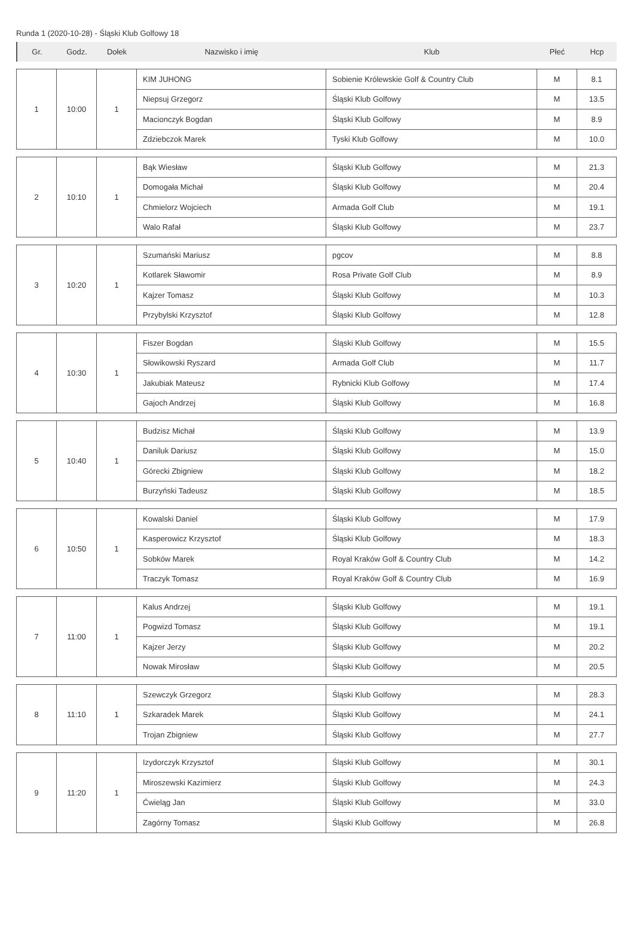Runda 1 (2020-10-28) - Śląski Klub Golfowy 18
| Gr. | Godz. | Dołek | Nazwisko i imię | Klub | Płeć | Hcp |
| 1 | 10:00 | 1 | KIM JUHONG | Sobienie Królewskie Golf & Country Club | M | 8.1 |
| | | | Niepsuj Grzegorz | Śląski Klub Golfowy | M | 13.5 |
| | | | Macionczyk Bogdan | Śląski Klub Golfowy | M | 8.9 |
| | | | Zdziebczok Marek | Tyski Klub Golfowy | M | 10.0 |
| 2 | 10:10 | 1 | Bąk Wiesław | Śląski Klub Golfowy | M | 21.3 |
| | | | Domogała Michał | Śląski Klub Golfowy | M | 20.4 |
| | | | Chmielorz Wojciech | Armada Golf Club | M | 19.1 |
| | | | Walo Rafał | Śląski Klub Golfowy | M | 23.7 |
| 3 | 10:20 | 1 | Szumański Mariusz | pgcov | M | 8.8 |
| | | | Kotlarek Sławomir | Rosa Private Golf Club | M | 8.9 |
| | | | Kajzer Tomasz | Śląski Klub Golfowy | M | 10.3 |
| | | | Przybylski Krzysztof | Śląski Klub Golfowy | M | 12.8 |
| 4 | 10:30 | 1 | Fiszer Bogdan | Śląski Klub Golfowy | M | 15.5 |
| | | | Słowikowski Ryszard | Armada Golf Club | M | 11.7 |
| | | | Jakubiak Mateusz | Rybnicki Klub Golfowy | M | 17.4 |
| | | | Gajoch Andrzej | Śląski Klub Golfowy | M | 16.8 |
| 5 | 10:40 | 1 | Budzisz Michał | Śląski Klub Golfowy | M | 13.9 |
| | | | Daniluk Dariusz | Śląski Klub Golfowy | M | 15.0 |
| | | | Górecki Zbigniew | Śląski Klub Golfowy | M | 18.2 |
| | | | Burzyński Tadeusz | Śląski Klub Golfowy | M | 18.5 |
| 6 | 10:50 | 1 | Kowalski Daniel | Śląski Klub Golfowy | M | 17.9 |
| | | | Kasperowicz Krzysztof | Śląski Klub Golfowy | M | 18.3 |
| | | | Sobków Marek | Royal Kraków Golf & Country Club | M | 14.2 |
| | | | Traczyk Tomasz | Royal Kraków Golf & Country Club | M | 16.9 |
| 7 | 11:00 | 1 | Kalus Andrzej | Śląski Klub Golfowy | M | 19.1 |
| | | | Pogwizd Tomasz | Śląski Klub Golfowy | M | 19.1 |
| | | | Kajzer Jerzy | Śląski Klub Golfowy | M | 20.2 |
| | | | Nowak Mirosław | Śląski Klub Golfowy | M | 20.5 |
| 8 | 11:10 | 1 | Szewczyk Grzegorz | Śląski Klub Golfowy | M | 28.3 |
| | | | Szkaradek Marek | Śląski Klub Golfowy | M | 24.1 |
| | | | Trojan Zbigniew | Śląski Klub Golfowy | M | 27.7 |
| 9 | 11:20 | 1 | Izydorczyk Krzysztof | Śląski Klub Golfowy | M | 30.1 |
| | | | Miroszewski Kazimierz | Śląski Klub Golfowy | M | 24.3 |
| | | | Ćwieląg Jan | Śląski Klub Golfowy | M | 33.0 |
| | | | Zagórny Tomasz | Śląski Klub Golfowy | M | 26.8 |